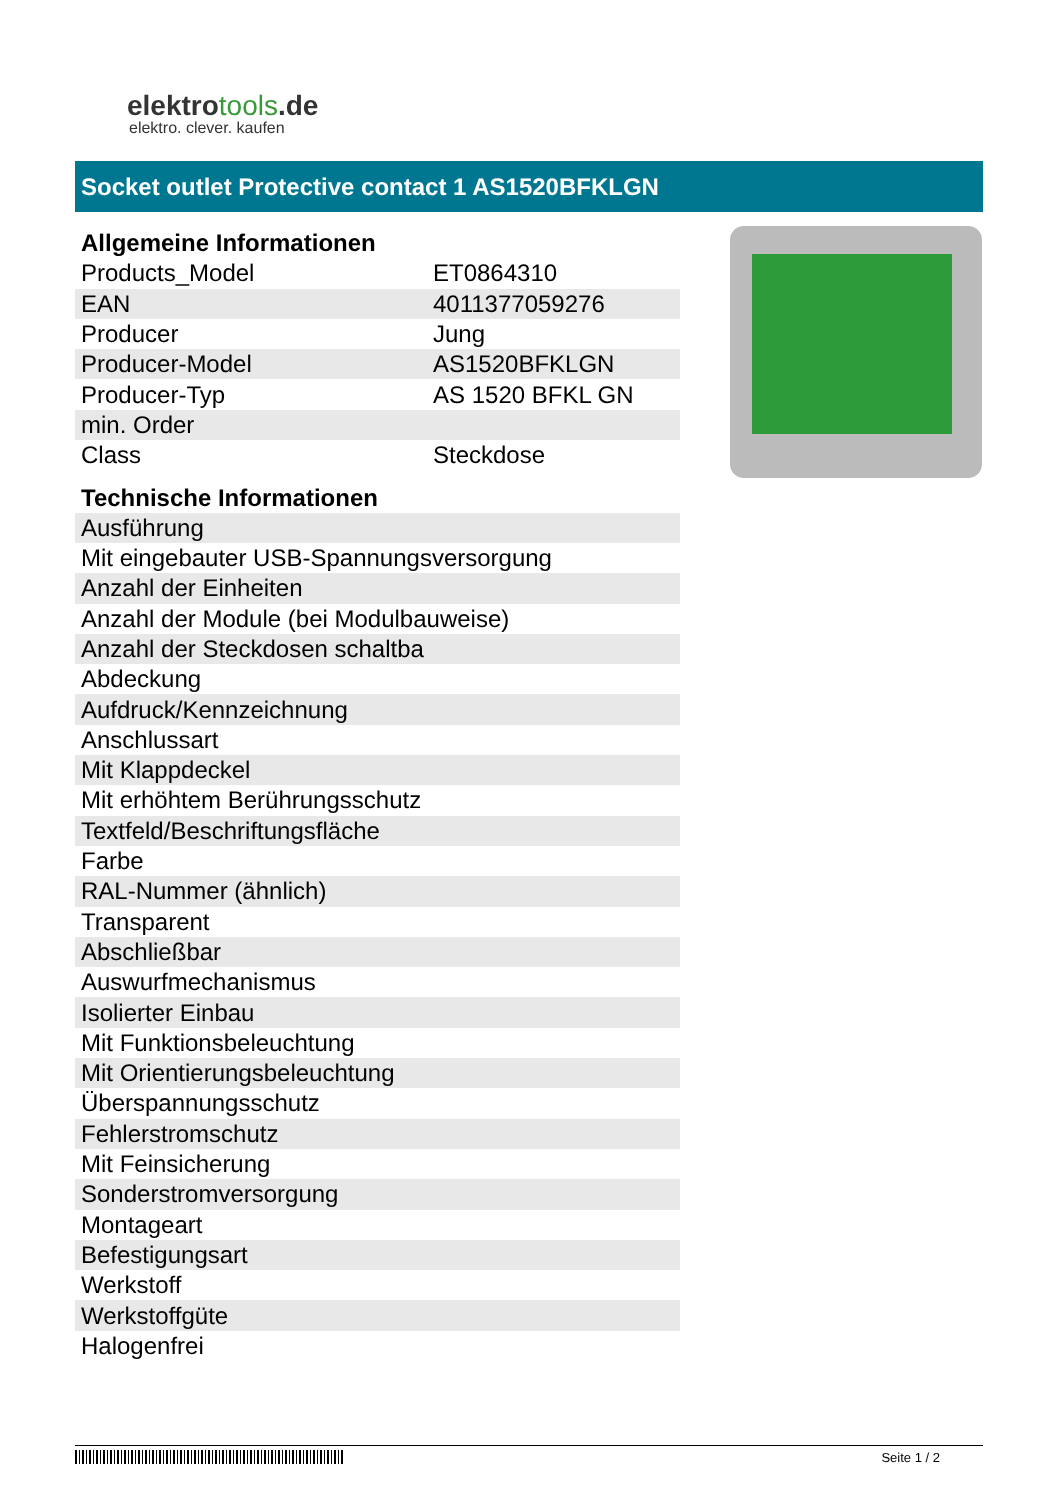elektrotools.de
elektro. clever. kaufen
Socket outlet Protective contact 1 AS1520BFKLGN
| Allgemeine Informationen | |
| --- | --- |
| Products_Model | ET0864310 |
| EAN | 4011377059276 |
| Producer | Jung |
| Producer-Model | AS1520BFKLGN |
| Producer-Typ | AS 1520 BFKL GN |
| min. Order | |
| Class | Steckdose |
| Technische Informationen |
| --- |
| Ausführung |
| Mit eingebauter USB-Spannungsversorgung |
| Anzahl der Einheiten |
| Anzahl der Module (bei Modulbauweise) |
| Anzahl der Steckdosen schaltba |
| Abdeckung |
| Aufdruck/Kennzeichnung |
| Anschlussart |
| Mit Klappdeckel |
| Mit erhöhtem Berührungsschutz |
| Textfeld/Beschriftungsfläche |
| Farbe |
| RAL-Nummer (ähnlich) |
| Transparent |
| Abschließbar |
| Auswurfmechanismus |
| Isolierter Einbau |
| Mit Funktionsbeleuchtung |
| Mit Orientierungsbeleuchtung |
| Überspannungsschutz |
| Fehlerstromschutz |
| Mit Feinsicherung |
| Sonderstromversorgung |
| Montageart |
| Befestigungsart |
| Werkstoff |
| Werkstoffgüte |
| Halogenfrei |
Seite 1 / 2